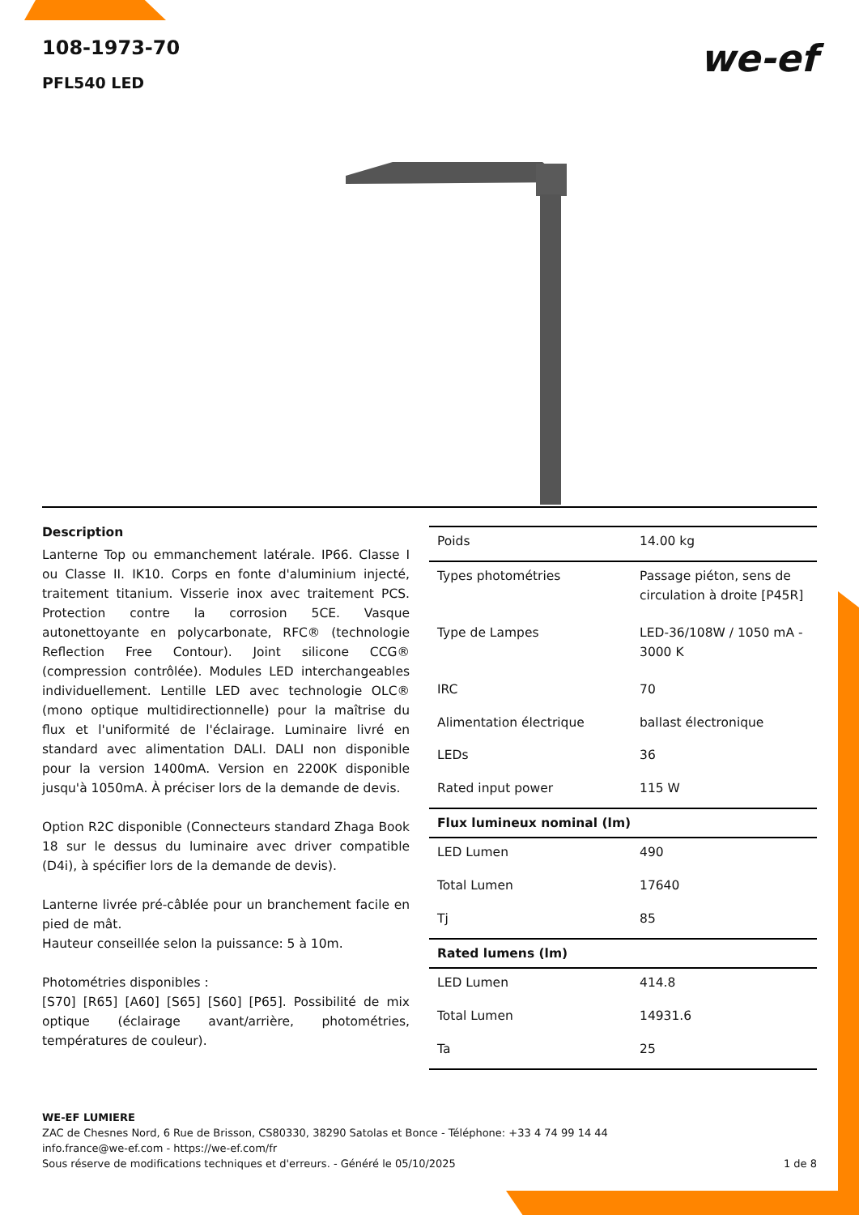108-1973-70
PFL540 LED
we-ef
Description
Lanterne Top ou emmanchement latérale. IP66. Classe I ou Classe II. IK10. Corps en fonte d'aluminium injecté, traitement titanium. Visserie inox avec traitement PCS. Protection contre la corrosion 5CE. Vasque autonettoyante en polycarbonate, RFC® (technologie Reflection Free Contour). Joint silicone CCG® (compression contrôlée). Modules LED interchangeables individuellement. Lentille LED avec technologie OLC® (mono optique multidirectionnelle) pour la maîtrise du flux et l'uniformité de l'éclairage. Luminaire livré en standard avec alimentation DALI. DALI non disponible pour la version 1400mA. Version en 2200K disponible jusqu'à 1050mA. À préciser lors de la demande de devis.
Option R2C disponible (Connecteurs standard Zhaga Book 18 sur le dessus du luminaire avec driver compatible (D4i), à spécifier lors de la demande de devis).
Lanterne livrée pré-câblée pour un branchement facile en pied de mât.
Hauteur conseillée selon la puissance: 5 à 10m.
Photométries disponibles :
[S70] [R65] [A60] [S65] [S60] [P65]. Possibilité de mix optique (éclairage avant/arrière, photométries, températures de couleur).
| Poids | 14.00 kg |
| Types photométries | Passage piéton, sens de circulation à droite [P45R] |
| Type de Lampes | LED-36/108W / 1050 mA - 3000 K |
| IRC | 70 |
| Alimentation électrique | ballast électronique |
| LEDs | 36 |
| Rated input power | 115 W |
| Flux lumineux nominal (lm) | |
| LED Lumen | 490 |
| Total Lumen | 17640 |
| Tj | 85 |
| Rated lumens (lm) | |
| LED Lumen | 414.8 |
| Total Lumen | 14931.6 |
| Ta | 25 |
WE-EF LUMIERE
ZAC de Chesnes Nord, 6 Rue de Brisson, CS80330, 38290 Satolas et Bonce - Téléphone: +33 4 74 99 14 44
info.france@we-ef.com - https://we-ef.com/fr
Sous réserve de modifications techniques et d'erreurs. - Généré le 05/10/2025 1 de 8